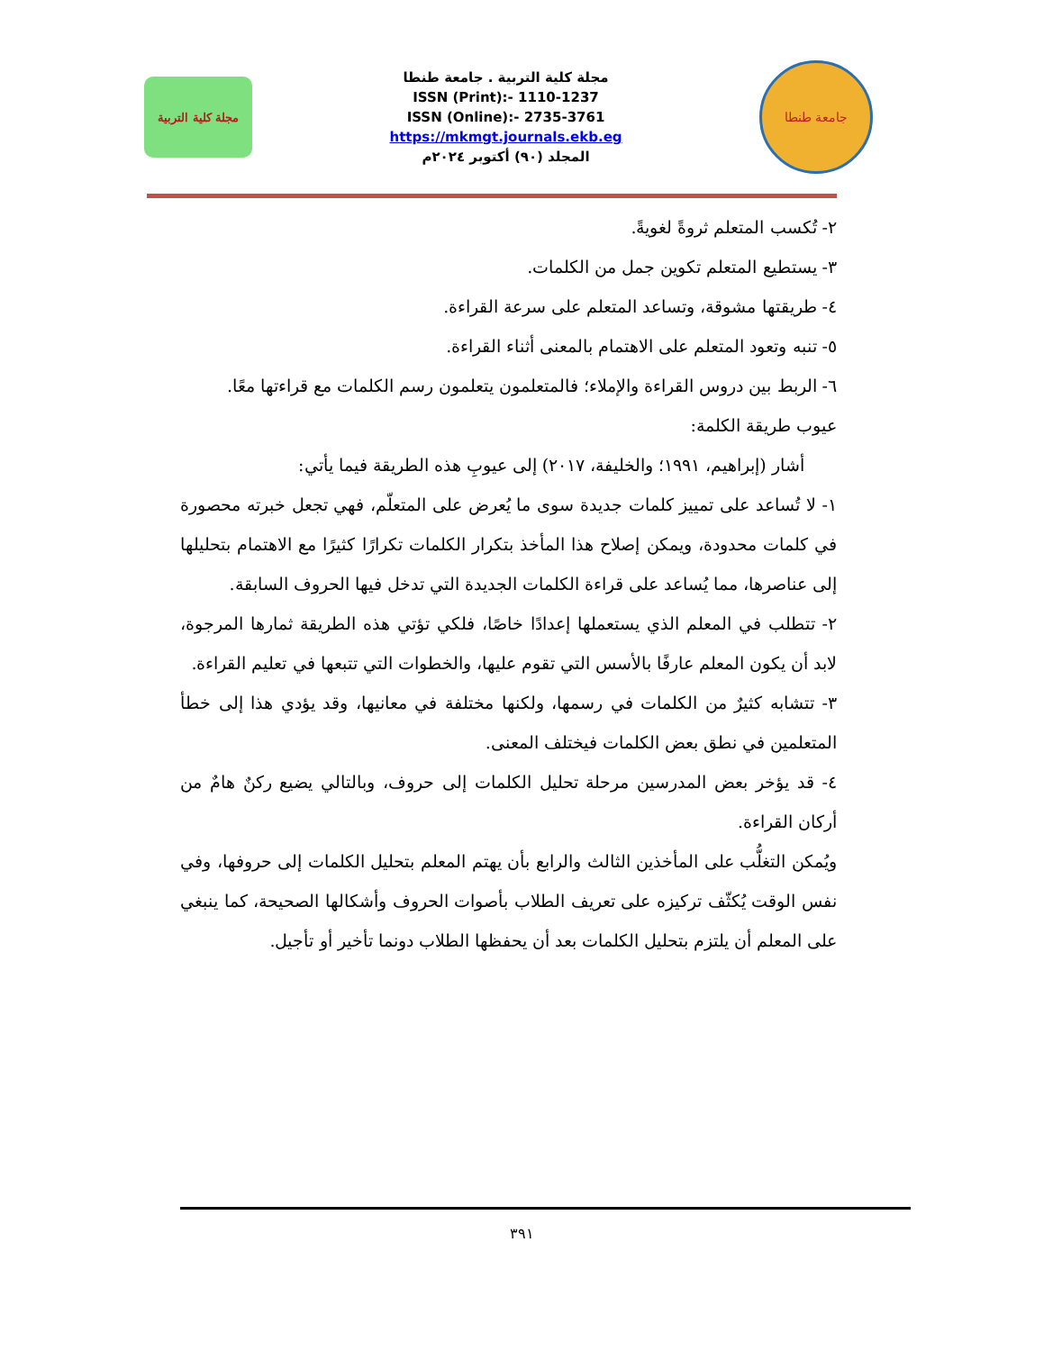جامعة طنطا
مجلة كلية التربية . جامعة طنطا
ISSN (Print):- 1110-1237
ISSN (Online):- 2735-3761
https://mkmgt.journals.ekb.eg
المجلد (٩٠) أكتوبر ٢٠٢٤م
مجلة كلية التربية
٢- تُكسب المتعلم ثروةً لغويةً.
٣- يستطيع المتعلم تكوين جمل من الكلمات.
٤- طريقتها مشوقة، وتساعد المتعلم على سرعة القراءة.
٥- تنبه وتعود المتعلم على الاهتمام بالمعنى أثناء القراءة.
٦- الربط بين دروس القراءة والإملاء؛ فالمتعلمون يتعلمون رسم الكلمات مع قراءتها معًا.
عيوب طريقة الكلمة:
أشار (إبراهيم، ١٩٩١؛ والخليفة، ٢٠١٧) إلى عيوبِ هذه الطريقة فيما يأتي:
١- لا تُساعد على تمييز كلمات جديدة سوى ما يُعرض على المتعلّم، فهي تجعل خبرته محصورة في كلمات محدودة، ويمكن إصلاح هذا المأخذ بتكرار الكلمات تكرارًا كثيرًا مع الاهتمام بتحليلها إلى عناصرها، مما يُساعد على قراءة الكلمات الجديدة التي تدخل فيها الحروف السابقة.
٢- تتطلب في المعلم الذي يستعملها إعدادًا خاصًا، فلكي تؤتي هذه الطريقة ثمارها المرجوة، لابد أن يكون المعلم عارفًا بالأسس التي تقوم عليها، والخطوات التي تتبعها في تعليم القراءة.
٣- تتشابه كثيرٌ من الكلمات في رسمها، ولكنها مختلفة في معانيها، وقد يؤدي هذا إلى خطأ المتعلمين في نطق بعض الكلمات فيختلف المعنى.
٤- قد يؤخر بعض المدرسين مرحلة تحليل الكلمات إلى حروف، وبالتالي يضيع ركنٌ هامٌ من أركان القراءة.
ويُمكن التغلُّب على المأخذين الثالث والرابع بأن يهتم المعلم بتحليل الكلمات إلى حروفها، وفي نفس الوقت يُكثّف تركيزه على تعريف الطلاب بأصوات الحروف وأشكالها الصحيحة، كما ينبغي على المعلم أن يلتزم بتحليل الكلمات بعد أن يحفظها الطلاب دونما تأخير أو تأجيل.
٣٩١